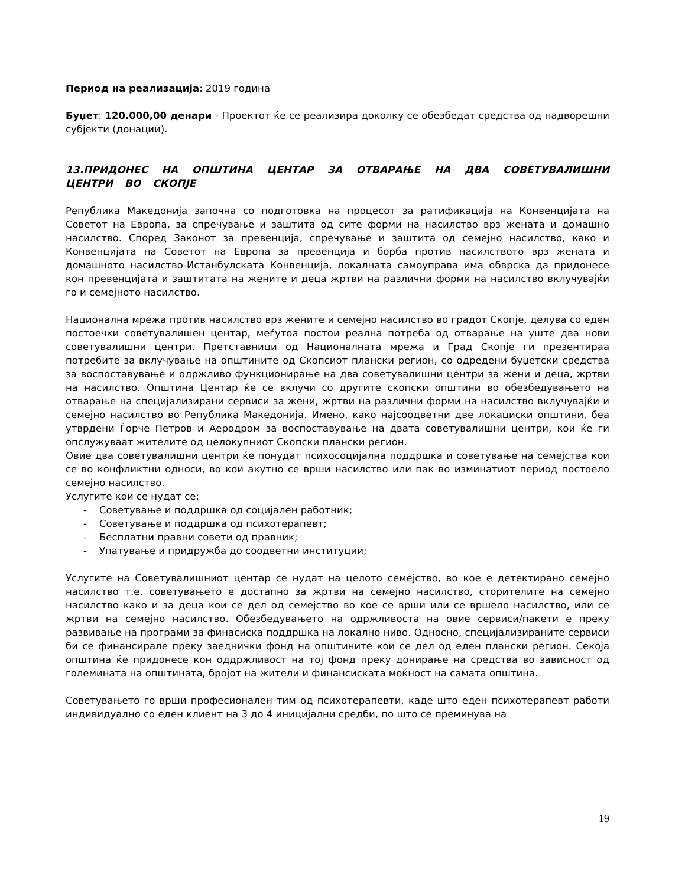Период на реализација: 2019 година
Буџет: 120.000,00 денари - Проектот ќе се реализира доколку се обезбедат средства од надворешни субјекти (донации).
13.ПРИДОНЕС НА ОПШТИНА ЦЕНТАР ЗА ОТВАРАЊЕ НА ДВА СОВЕТУВАЛИШНИ ЦЕНТРИ ВО СКОПЈЕ
Република Македонија започна со подготовка на процесот за ратификација на Конвенцијата на Советот на Европа, за спречување и заштита од сите форми на насилство врз жената и домашно насилство. Според Законот за превенција, спречување и заштита од семејно насилство, како и Конвенцијата на Советот на Европа за превенција и борба против насилството врз жената и домашното насилство-Истанбулската Конвенција, локалната самоуправа има обврска да придонесе кон превенцијата и заштитата на жените и деца жртви на различни форми на насилство вклучувајќи го и семејното насилство.
Национална мрежа против насилство врз жените и семејно насилство во градот Скопје, делува со еден постоечки советувалишен центар, меѓутоа постои реална потреба од отварање на уште два нови советувалишни центри. Претставници од Националната мрежа и Град Скопје ги презентираа потребите за вклучување на општините од Скопсиот плански регион, со одредени буџетски средства за воспоставување и одржливо функционирање на два советувалишни центри за жени и деца, жртви на насилство. Општина Центар ќе се вклучи со другите скопски општини во обезбедувањето на отварање на специјализирани сервиси за жени, жртви на различни форми на насилство вклучувајќи и семејно насилство во Република Македонија. Имено, како најсоодветни две локациски општини, беа утврдени Ѓорче Петров и Аеродром за воспоставување на двата советувалишни центри, кои ќе ги опслужуваат жителите од целокупниот Скопски плански регион.
Овие два советувалишни центри ќе понудат психосоцијална поддршка и советување на семејства кои се во конфликтни односи, во кои акутно се врши насилство или пак во изминатиот период постоело семејно насилство.
Услугите кои се нудат се:
- Советување и поддршка од социјален работник;
- Советување и поддршка од психотерапевт;
- Бесплатни правни совети од правник;
- Упатување и придружба до соодветни институции;
Услугите на Советувалишниот центар се нудат на целото семејство, во кое е детектирано семејно насилство т.е. советувањето е достапно за жртви на семејно насилство, сторителите на семејно насилство како и за деца кои се дел од семејство во кое се врши или се вршело насилство, или се жртви на семејно насилство. Обезбедувањето на одржливоста на овие сервиси/пакети е преку развивање на програми за финасиска поддршка на локално ниво. Односно, специјализираните сервиси би се финансирале преку заеднички фонд на општините кои се дел од еден плански регион. Секоја општина ќе придонесе кон оддржливост на тој фонд преку донирање на средства во зависност од големината на општината, бројот на жители и финансиската моќност на самата општина.
Советувањето го врши професионален тим од психотерапевти, каде што еден психотерапевт работи индивидуално со еден клиент на 3 до 4 иницијални средби, по што се преминува на
19